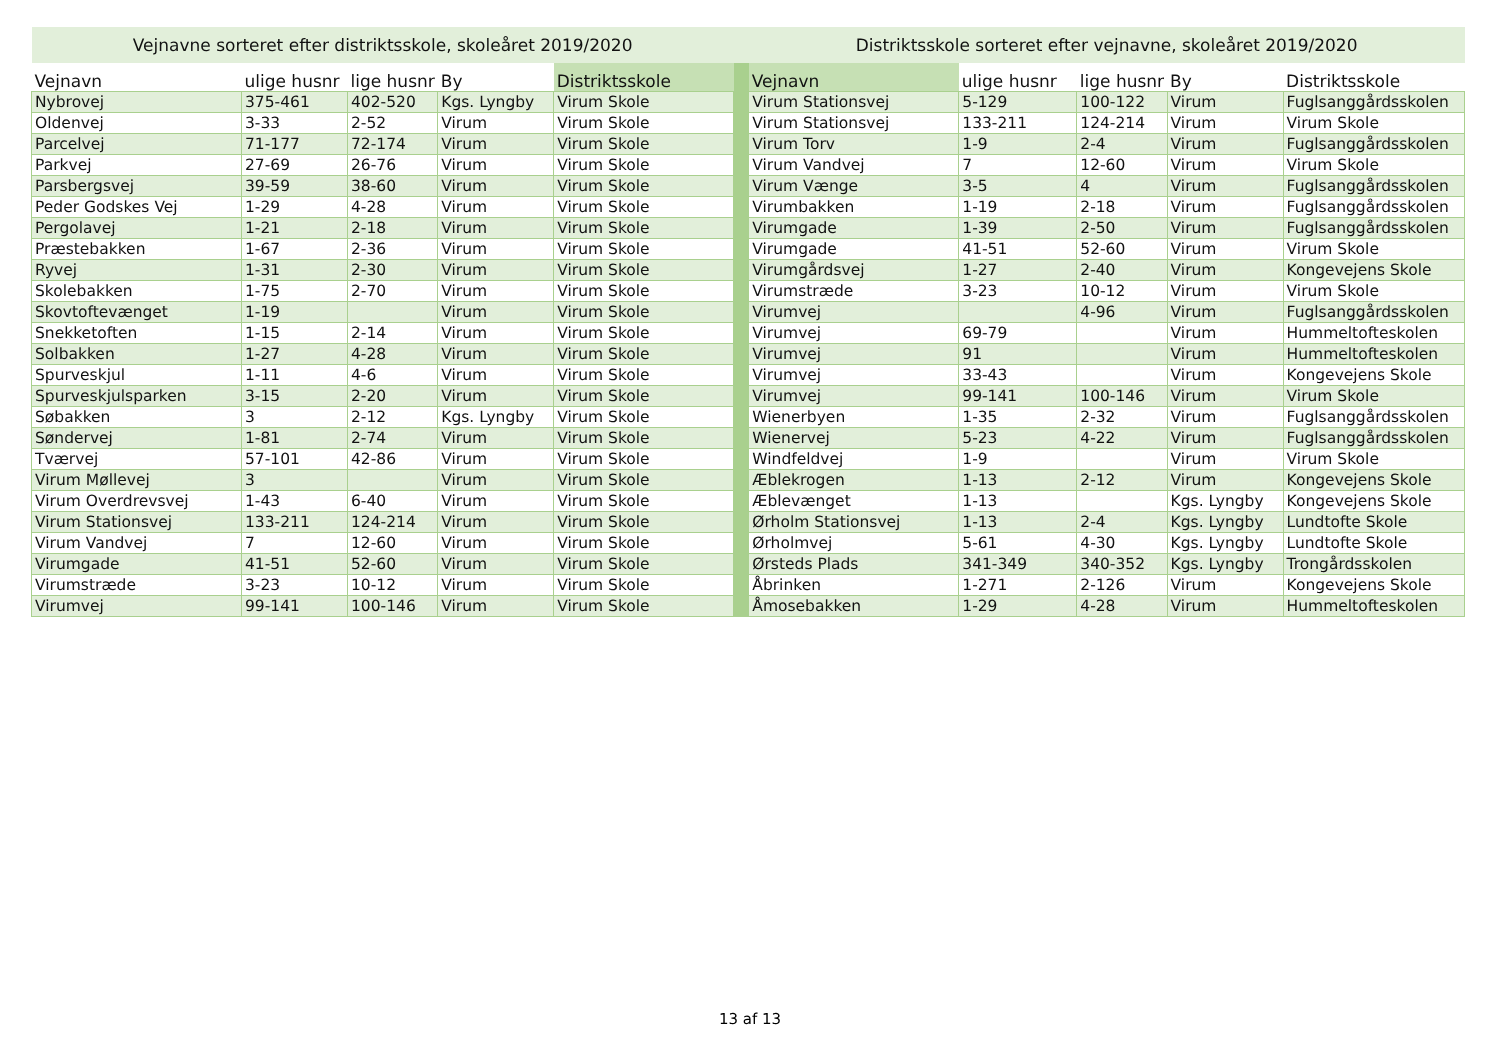| Vejnavne sorteret efter distriktsskole, skoleåret 2019/2020 | | | | | | Distriktsskole sorteret efter vejnavne, skoleåret 2019/2020 | | | | |
| Vejnavn | ulige husnr | lige husnr | By | Distriktsskole | | Vejnavn | ulige husnr | lige husnr | By | Distriktsskole |
| Nybrovej | 375-461 | 402-520 | Kgs. Lyngby | Virum Skole | | Virum Stationsvej | 5-129 | 100-122 | Virum | Fuglsanggårdsskolen |
| Oldenvej | 3-33 | 2-52 | Virum | Virum Skole | | Virum Stationsvej | 133-211 | 124-214 | Virum | Virum Skole |
| Parcelvej | 71-177 | 72-174 | Virum | Virum Skole | | Virum Torv | 1-9 | 2-4 | Virum | Fuglsanggårdsskolen |
| Parkvej | 27-69 | 26-76 | Virum | Virum Skole | | Virum Vandvej | 7 | 12-60 | Virum | Virum Skole |
| Parsbergsvej | 39-59 | 38-60 | Virum | Virum Skole | | Virum Vænge | 3-5 | 4 | Virum | Fuglsanggårdsskolen |
| Peder Godskes Vej | 1-29 | 4-28 | Virum | Virum Skole | | Virumbakken | 1-19 | 2-18 | Virum | Fuglsanggårdsskolen |
| Pergolavej | 1-21 | 2-18 | Virum | Virum Skole | | Virumgade | 1-39 | 2-50 | Virum | Fuglsanggårdsskolen |
| Præstebakken | 1-67 | 2-36 | Virum | Virum Skole | | Virumgade | 41-51 | 52-60 | Virum | Virum Skole |
| Ryvej | 1-31 | 2-30 | Virum | Virum Skole | | Virumgårdsvej | 1-27 | 2-40 | Virum | Kongevejens Skole |
| Skolebakken | 1-75 | 2-70 | Virum | Virum Skole | | Virumstræde | 3-23 | 10-12 | Virum | Virum Skole |
| Skovtoftevænget | 1-19 | | Virum | Virum Skole | | Virumvej | | 4-96 | Virum | Fuglsanggårdsskolen |
| Snekketoften | 1-15 | 2-14 | Virum | Virum Skole | | Virumvej | 69-79 | | Virum | Hummeltofteskolen |
| Solbakken | 1-27 | 4-28 | Virum | Virum Skole | | Virumvej | 91 | | Virum | Hummeltofteskolen |
| Spurveskjul | 1-11 | 4-6 | Virum | Virum Skole | | Virumvej | 33-43 | | Virum | Kongevejens Skole |
| Spurveskjulsparken | 3-15 | 2-20 | Virum | Virum Skole | | Virumvej | 99-141 | 100-146 | Virum | Virum Skole |
| Søbakken | 3 | 2-12 | Kgs. Lyngby | Virum Skole | | Wienerbyen | 1-35 | 2-32 | Virum | Fuglsanggårdsskolen |
| Søndervej | 1-81 | 2-74 | Virum | Virum Skole | | Wienervej | 5-23 | 4-22 | Virum | Fuglsanggårdsskolen |
| Tværvej | 57-101 | 42-86 | Virum | Virum Skole | | Windfeldvej | 1-9 | | Virum | Virum Skole |
| Virum Møllevej | 3 | | Virum | Virum Skole | | Æblekrogen | 1-13 | 2-12 | Virum | Kongevejens Skole |
| Virum Overdrevsvej | 1-43 | 6-40 | Virum | Virum Skole | | Æblevænget | 1-13 | | Kgs. Lyngby | Kongevejens Skole |
| Virum Stationsvej | 133-211 | 124-214 | Virum | Virum Skole | | Ørholm Stationsvej | 1-13 | 2-4 | Kgs. Lyngby | Lundtofte Skole |
| Virum Vandvej | 7 | 12-60 | Virum | Virum Skole | | Ørholmvej | 5-61 | 4-30 | Kgs. Lyngby | Lundtofte Skole |
| Virumgade | 41-51 | 52-60 | Virum | Virum Skole | | Ørsteds Plads | 341-349 | 340-352 | Kgs. Lyngby | Trongårdsskolen |
| Virumstræde | 3-23 | 10-12 | Virum | Virum Skole | | Åbrinken | 1-271 | 2-126 | Virum | Kongevejens Skole |
| Virumvej | 99-141 | 100-146 | Virum | Virum Skole | | Åmosebakken | 1-29 | 4-28 | Virum | Hummeltofteskolen |
13 af 13